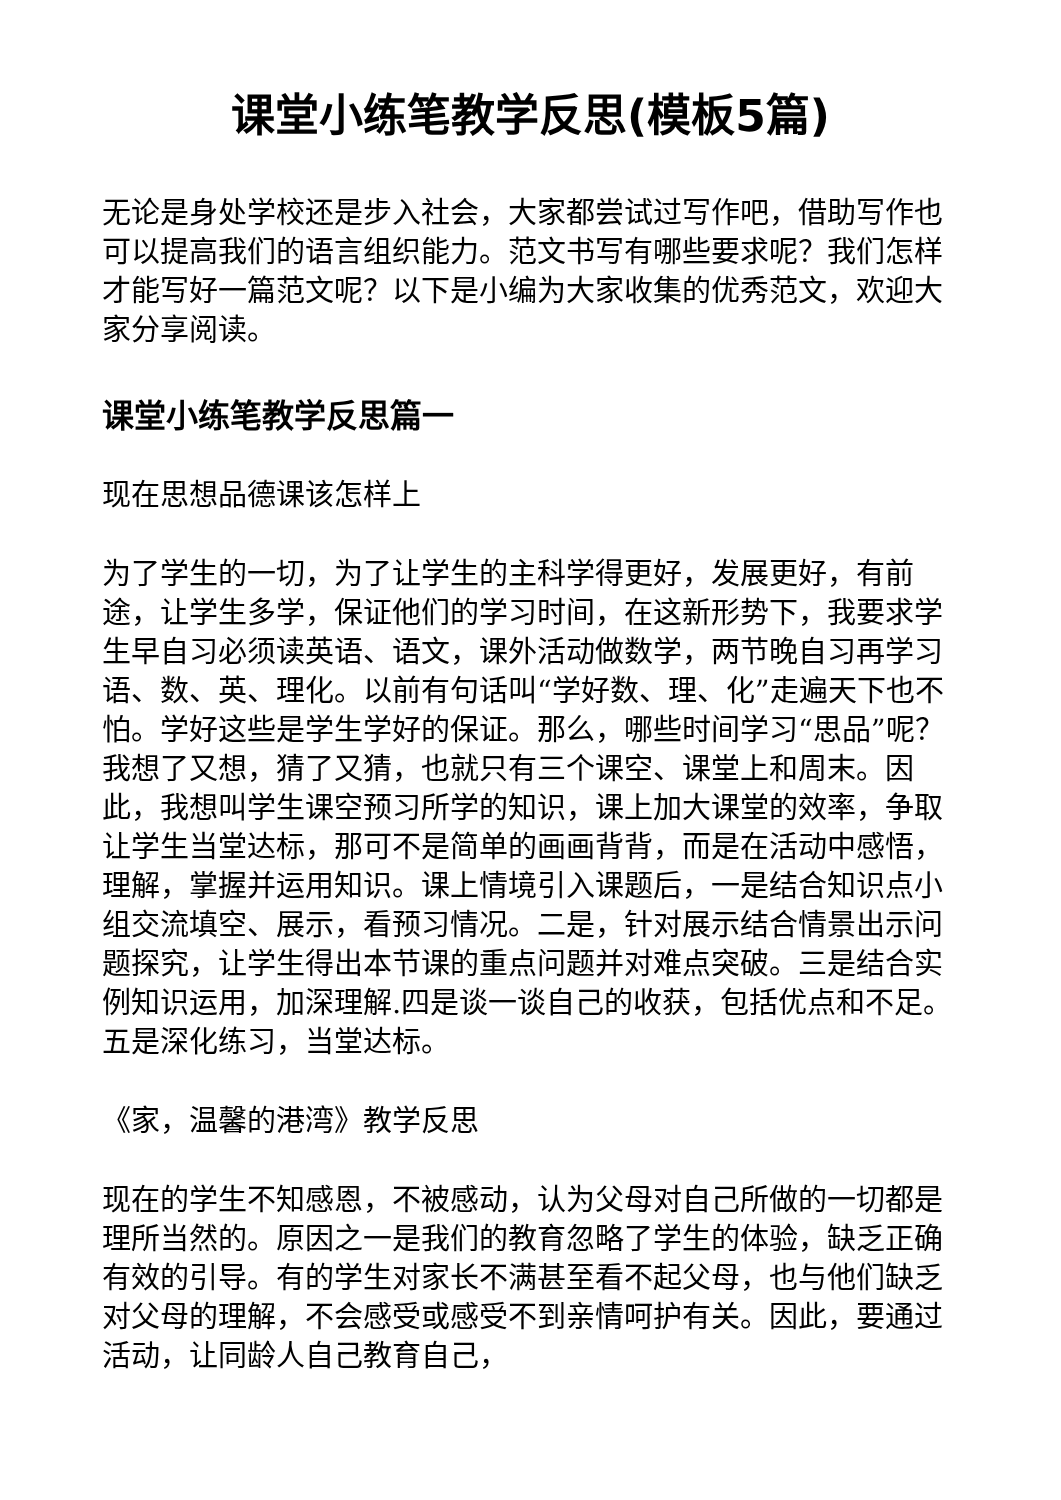课堂小练笔教学反思(模板5篇)
无论是身处学校还是步入社会，大家都尝试过写作吧，借助写作也可以提高我们的语言组织能力。范文书写有哪些要求呢？我们怎样才能写好一篇范文呢？以下是小编为大家收集的优秀范文，欢迎大家分享阅读。
课堂小练笔教学反思篇一
现在思想品德课该怎样上
为了学生的一切，为了让学生的主科学得更好，发展更好，有前途，让学生多学，保证他们的学习时间，在这新形势下，我要求学生早自习必须读英语、语文，课外活动做数学，两节晚自习再学习语、数、英、理化。以前有句话叫“学好数、理、化”走遍天下也不怕。学好这些是学生学好的保证。那么，哪些时间学习“思品”呢？我想了又想，猜了又猜，也就只有三个课空、课堂上和周末。因此，我想叫学生课空预习所学的知识，课上加大课堂的效率，争取让学生当堂达标，那可不是简单的画画背背，而是在活动中感悟，理解，掌握并运用知识。课上情境引入课题后，一是结合知识点小组交流填空、展示，看预习情况。二是，针对展示结合情景出示问题探究，让学生得出本节课的重点问题并对难点突破。三是结合实例知识运用，加深理解.四是谈一谈自己的收获，包括优点和不足。五是深化练习，当堂达标。
《家，温馨的港湾》教学反思
现在的学生不知感恩，不被感动，认为父母对自己所做的一切都是理所当然的。原因之一是我们的教育忽略了学生的体验，缺乏正确有效的引导。有的学生对家长不满甚至看不起父母，也与他们缺乏对父母的理解，不会感受或感受不到亲情呵护有关。因此，要通过活动，让同龄人自己教育自己，